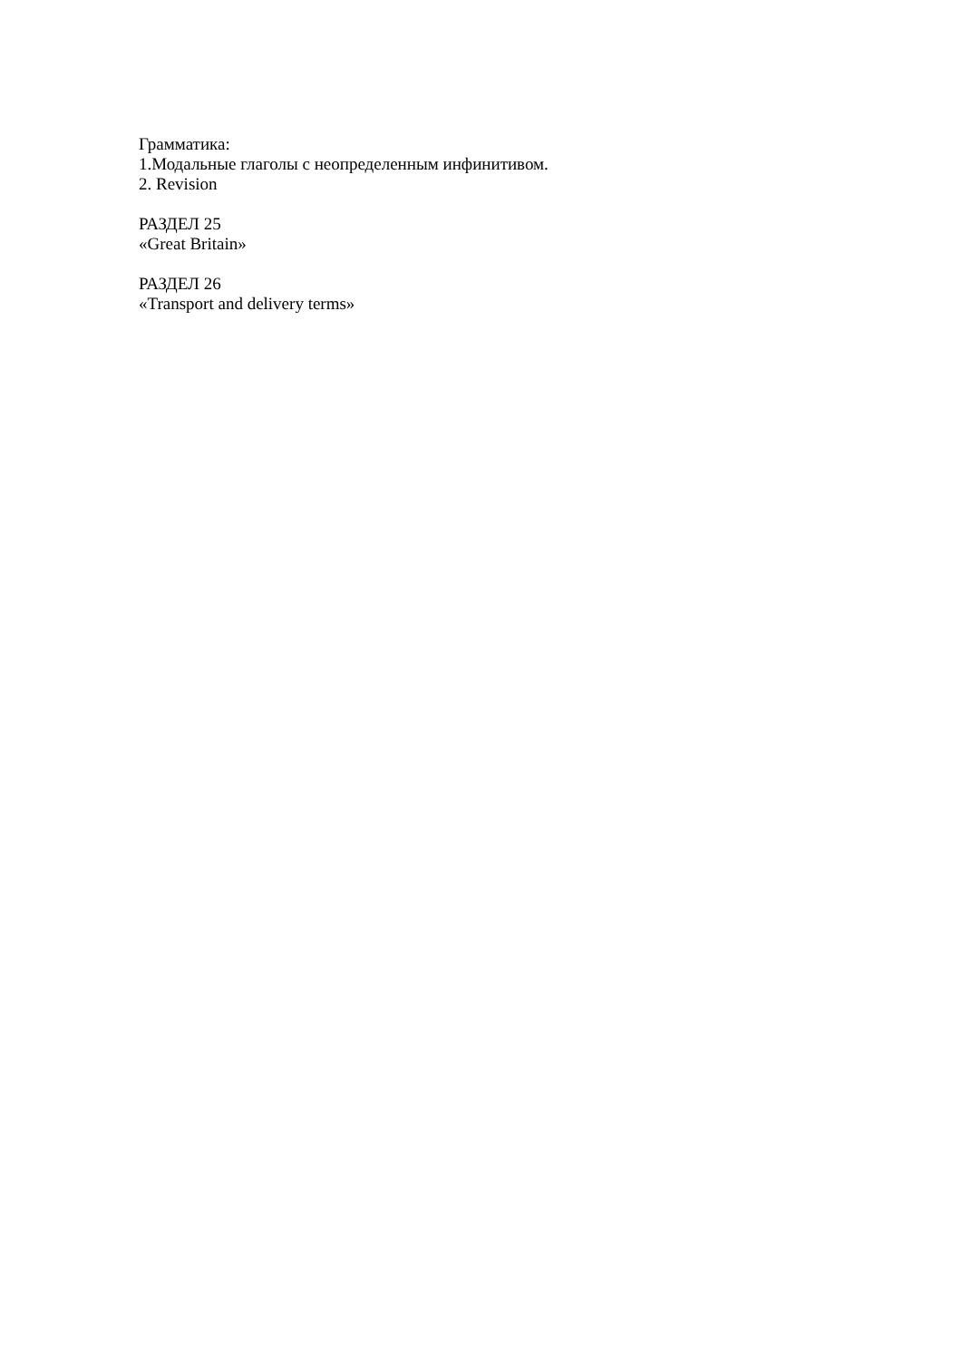Грамматика:
1.Модальные глаголы с неопределенным инфинитивом.
2. Revision
РАЗДЕЛ 25
«Great Britain»
РАЗДЕЛ 26
«Transport and delivery terms»